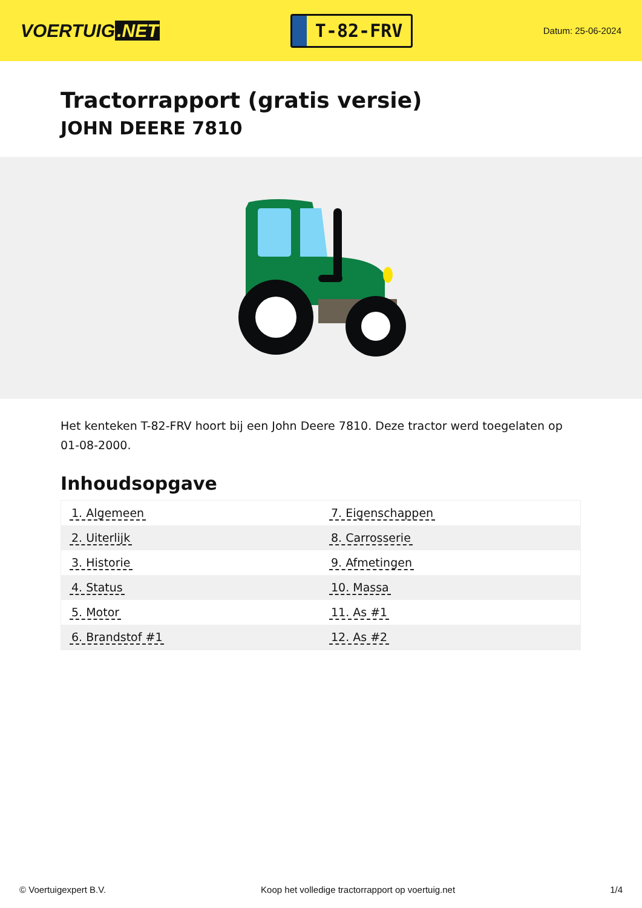VOERTUIG.NET
T-82-FRV
Datum: 25-06-2024
Tractorrapport (gratis versie)
JOHN DEERE 7810
Het kenteken T-82-FRV hoort bij een John Deere 7810. Deze tractor werd toegelaten op 01-08-2000.
Inhoudsopgave
| 1. Algemeen | 7. Eigenschappen |
| 2. Uiterlijk | 8. Carrosserie |
| 3. Historie | 9. Afmetingen |
| 4. Status | 10. Massa |
| 5. Motor | 11. As #1 |
| 6. Brandstof #1 | 12. As #2 |
© Voertuigexpert B.V. Koop het volledige tractorrapport op voertuig.net 1/4